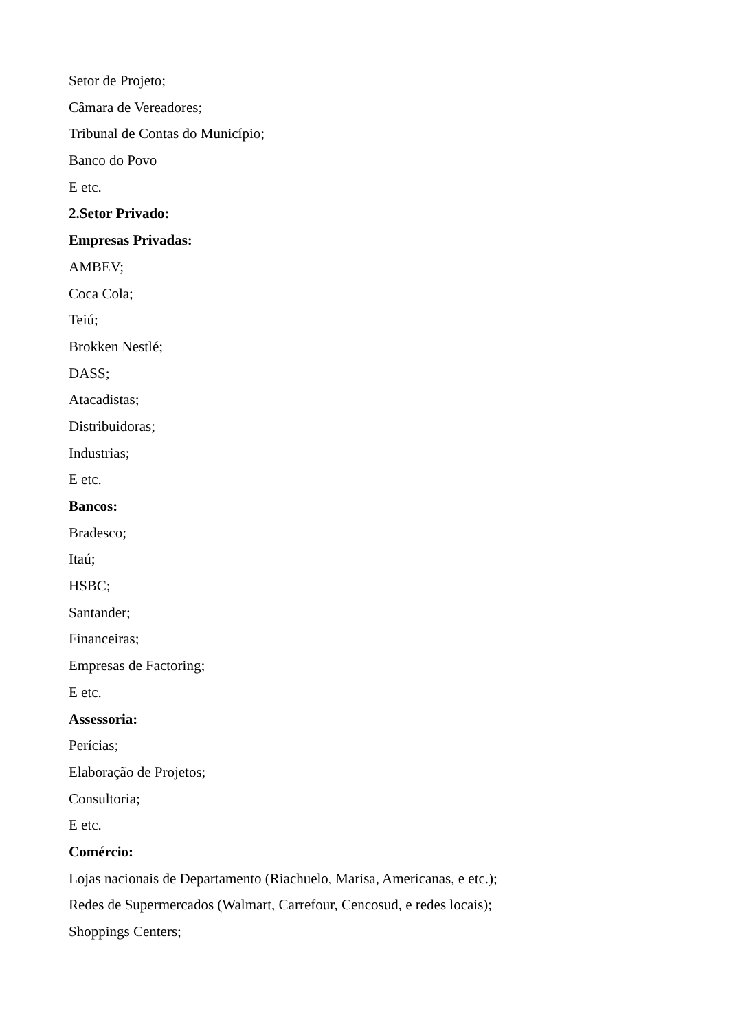Setor de Projeto;
Câmara de Vereadores;
Tribunal de Contas do Município;
Banco do Povo
E etc.
2.Setor Privado:
Empresas Privadas:
AMBEV;
Coca Cola;
Teiú;
Brokken Nestlé;
DASS;
Atacadistas;
Distribuidoras;
Industrias;
E etc.
Bancos:
Bradesco;
Itaú;
HSBC;
Santander;
Financeiras;
Empresas de Factoring;
E etc.
Assessoria:
Perícias;
Elaboração de Projetos;
Consultoria;
E etc.
Comércio:
Lojas nacionais de Departamento (Riachuelo, Marisa, Americanas, e etc.);
Redes de Supermercados (Walmart, Carrefour, Cencosud, e redes locais);
Shoppings Centers;